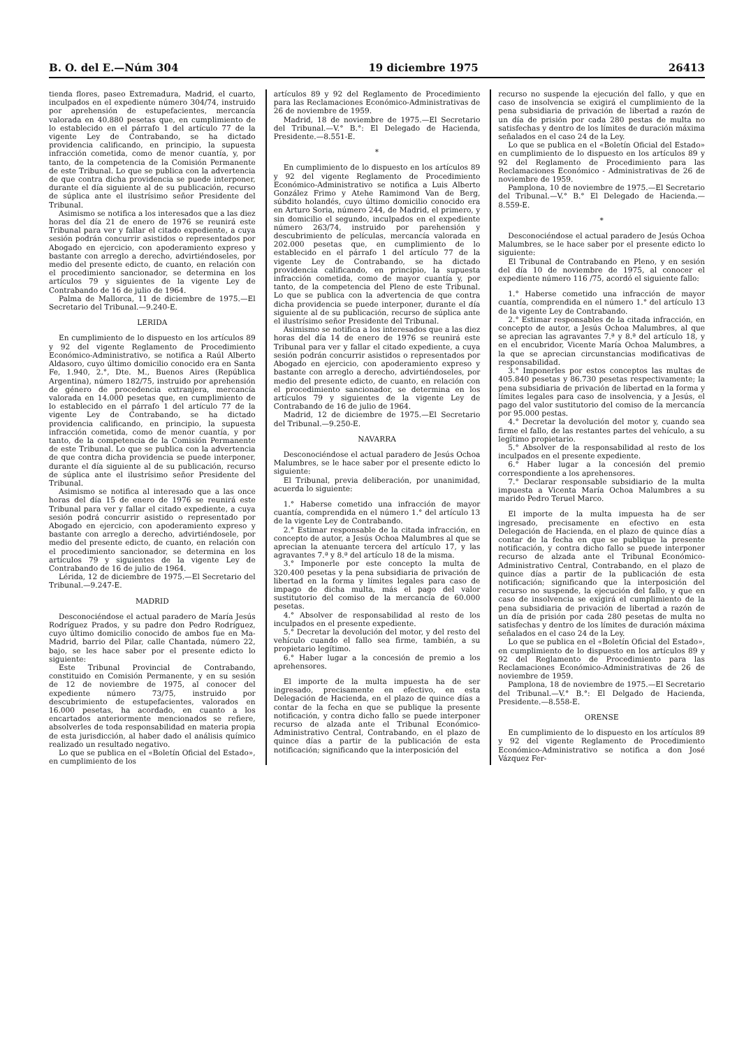B. O. del E.—Núm 304 19 diciembre 1975 26413
tienda flores, paseo Extremadura, Madrid, el cuarto, inculpados en el expediente número 304/74, instruido por aprehensión de estupefacientes, mercancía valorada en 40.880 pesetas que, en cumplimiento de lo establecido en el párrafo 1 del artículo 77 de la vigente Ley de Contrabando, se ha dictado providencia calificando, en principio, la supuesta infracción cometida, como de menor cuantía, y, por tanto, de la competencia de la Comisión Permanente de este Tribunal. Lo que se publica con la advertencia de que contra dicha providencia se puede interponer, durante el día siguiente al de su publicación, recurso de súplica ante el ilustrísimo señor Presidente del Tribunal.
Asimismo se notifica a los interesados que a las diez horas del día 21 de enero de 1976 se reunirá este Tribunal para ver y fallar el citado expediente, a cuya sesión podrán concurrir asistidos o representados por Abogado en ejercicio, con apoderamiento expreso y bastante con arreglo a derecho, advirtiéndoseles, por medio del presente edicto, de cuanto, en relación con el procedimiento sancionador, se determina en los artículos 79 y siguientes de la vigente Ley de Contrabando de 16 de julio de 1964.
Palma de Mallorca, 11 de diciembre de 1975.—El Secretario del Tribunal.—9.240-E.
LERIDA
En cumplimiento de lo dispuesto en los artículos 89 y 92 del vigente Reglamento de Procedimiento Económico-Administrativo, se notifica a Raúl Alberto Aldasoro, cuyo último domicilio conocido era en Santa Fe, 1.940, 2.°, Dte. M., Buenos Aires (República Argentina), número 182/75, instruido por aprehensión de género de procedencia extranjera, mercancía valorada en 14.000 pesetas que, en cumplimiento de lo establecido en el párrafo 1 del artículo 77 de la vigente Ley de Contrabando, se ha dictado providencia calificando, en principio, la supuesta infracción cometida, como de menor cuantía, y por tanto, de la competencia de la Comisión Permanente de este Tribunal. Lo que se publica con la advertencia de que contra dicha providencia se puede interponer, durante el día siguiente al de su publicación, recurso de súplica ante el ilustrísimo señor Presidente del Tribunal.
Asimismo se notifica al interesado que a las once horas del día 15 de enero de 1976 se reunirá este Tribunal para ver y fallar el citado expediente, a cuya sesión podrá concurrir asistido o representado por Abogado en ejercicio, con apoderamiento expreso y bastante con arreglo a derecho, advirtiéndosele, por medio del presente edicto, de cuanto, en relación con el procedimiento sancionador, se determina en los artículos 79 y siguientes de la vigente Ley de Contrabando de 16 de julio de 1964.
Lérida, 12 de diciembre de 1975.—El Secretario del Tribunal.—9.247-E.
MADRID
Desconociéndose el actual paradero de María Jesús Rodríguez Prados, y su padre don Pedro Rodríguez, cuyo último domicilio conocido de ambos fue en Ma-Madrid, barrio del Pilar, calle Chantada, número 22, bajo, se les hace saber por el presente edicto lo siguiente:
Este Tribunal Provincial de Contrabando, constituido en Comisión Permanente, y en su sesión de 12 de noviembre de 1975, al conocer del expediente número 73/75, instruido por descubrimiento de estupefacientes, valorados en 16.000 pesetas, ha acordado, en cuanto a los encartados anteriormente mencionados se refiere, absolverles de toda responsabilidad en materia propia de esta jurisdicción, al haber dado el análisis químico realizado un resultado negativo.
Lo que se publica en el «Boletín Oficial del Estado», en cumplimiento de los
artículos 89 y 92 del Reglamento de Procedimiento para las Reclamaciones Económico-Administrativas de 26 de noviembre de 1959.
Madrid, 18 de noviembre de 1975.—El Secretario del Tribunal.—V.° B.°: El Delegado de Hacienda, Presidente.—8.551-E.
*
En cumplimiento de lo dispuesto en los artículos 89 y 92 del vigente Reglamento de Procedimiento Económico-Administrativo se notifica a Luis Alberto González Frimo y Atehe Ramimond Van de Berg, súbdito holandés, cuyo último domicilio conocido era en Arturo Soria, número 244, de Madrid, el primero, y sin domicilio el segundo, inculpados en el expediente número 263/74, instruido por parehensión y descubrimiento de películas, mercancía valorada en 202.000 pesetas que, en cumplimiento de lo establecido en el párrafo 1 del artículo 77 de la vigente Ley de Contrabando, se ha dictado providencia calificando, en principio, la supuesta infracción cometida, como de mayor cuantía y, por tanto, de la competencia del Pleno de este Tribunal. Lo que se publica con la advertencia de que contra dicha providencia se puede interponer, durante el día siguiente al de su publicación, recurso de súplica ante el ilustrísimo señor Presidente del Tribunal.
Asimismo se notifica a los interesados que a las diez horas del día 14 de enero de 1976 se reunirá este Tribunal para ver y fallar el citado expediente, a cuya sesión podrán concurrir asistidos o representados por Abogado en ejercicio, con apoderamiento expreso y bastante con arreglo a derecho, advirtiéndoseles, por medio del presente edicto, de cuanto, en relación con el procedimiento sancionador, se determina en los artículos 79 y siguientes de la vigente Ley de Contrabando de 16 de julio de 1964.
Madrid, 12 de diciembre de 1975.—El Secretario del Tribunal.—9.250-E.
NAVARRA
Desconociéndose el actual paradero de Jesús Ochoa Malumbres, se le hace saber por el presente edicto lo siguiente:
El Tribunal, previa deliberación, por unanimidad, acuerda lo siguiente:
1.° Haberse cometido una infracción de mayor cuantía, comprendida en el número 1.° del artículo 13 de la vigente Ley de Contrabando.
2.° Estimar responsable de la citada infracción, en concepto de autor, a Jesús Ochoa Malumbres al que se aprecian la atenuante tercera del artículo 17, y las agravantes 7.ª y 8.ª del artículo 18 de la misma.
3.° Imponerle por este concepto la multa de 320.400 pesetas y la pena subsidiaria de privación de libertad en la forma y límites legales para caso de impago de dicha multa, más el pago del valor sustitutorio del comiso de la mercancía de 60.000 pesetas.
4.° Absolver de responsabilidad al resto de los inculpados en el presente expediente.
5.° Decretar la devolución del motor, y del resto del vehículo cuando el fallo sea firme, también, a su propietario legítimo.
6.° Haber lugar a la concesión de premio a los aprehensores.
El importe de la multa impuesta ha de ser ingresado, precisamente en efectivo, en esta Delegación de Hacienda, en el plazo de quince días a contar de la fecha en que se publique la presente notificación, y contra dicho fallo se puede interponer recurso de alzada ante el Tribunal Económico-Administrativo Central, Contrabando, en el plazo de quince días a partir de la publicación de esta notificación; significando que la interposición del
recurso no suspende la ejecución del fallo, y que en caso de insolvencia se exigirá el cumplimiento de la pena subsidiaria de privación de libertad a razón de un día de prisión por cada 280 pestas de multa no satisfechas y dentro de los límites de duración máxima señalados en el caso 24 de la Ley.
Lo que se publica en el «Boletín Oficial del Estado» en cumplimiento de lo dispuesto en los artículos 89 y 92 del Reglamento de Procedimiento para las Reclamaciones Económico - Administrativas de 26 de noviembre de 1959.
Pamplona, 10 de noviembre de 1975.—El Secretario del Tribunal.—V.° B.° El Delegado de Hacienda.—8.559-E.
*
Desconociéndose el actual paradero de Jesús Ochoa Malumbres, se le hace saber por el presente edicto lo siguiente:
El Tribunal de Contrabando en Pleno, y en sesión del día 10 de noviembre de 1975, al conocer el expediente número 116 /75, acordó el siguiente fallo:
1.° Haberse cometido una infracción de mayor cuantía, comprendida en el número 1.° del artículo 13 de la vigente Ley de Contrabando.
2.° Estimar responsables de la citada infracción, en concepto de autor, a Jesús Ochoa Malumbres, al que se aprecian las agravantes 7.ª y 8.ª del artículo 18, y en el encubridor, Vicente María Ochoa Malumbres, a la que se aprecian circunstancias modificativas de responsabilidad.
3.° Imponerles por estos conceptos las multas de 405.840 pesetas y 86.730 pesetas respectivamente; la pena subsidiaria de privación de libertad en la forma y límites legales para caso de insolvencia, y a Jesús, el pago del valor sustitutorio del comiso de la mercancía por 95.000 pestas.
4.° Decretar la devolución del motor y, cuando sea firme el fallo, de las restantes partes del vehículo, a su legítimo propietario.
5.° Absolver de la responsabilidad al resto de los inculpados en el presente expediente.
6.° Haber lugar a la concesión del premio correspondiente a los aprehensores.
7.° Declarar responsable subsidiario de la multa impuesta a Vicenta María Ochoa Malumbres a su marido Pedro Teruel Marco.
El importe de la multa impuesta ha de ser ingresado, precisamente en efectivo en esta Delegación de Hacienda, en el plazo de quince días a contar de la fecha en que se publique la presente notificación, y contra dicho fallo se puede interponer recurso de alzada ante el Tribunal Económico-Administrativo Central, Contrabando, en el plazo de quince días a partir de la publicación de esta notificación; significando que la interposición del recurso no suspende, la ejecución del fallo, y que en caso de insolvencia se exigirá el cumplimiento de la pena subsidiaria de privación de libertad a razón de un día de prisión por cada 280 pesetas de multa no satisfechas y dentro de los límites de duración máxima señalados en el caso 24 de la Ley.
Lo que se publica en el «Boletín Oficial del Estado», en cumplimiento de lo dispuesto en los artículos 89 y 92 del Reglamento de Procedimiento para las Reclamaciones Económico-Administrativas de 26 de noviembre de 1959.
Pamplona, 18 de noviembre de 1975.—El Secretario del Tribunal.—V.° B.°: El Delgado de Hacienda, Presidente.—8.558-E.
ORENSE
En cumplimiento de lo dispuesto en los artículos 89 y 92 del vigente Reglamento de Procedimiento Económico-Administrativo se notifica a don José Vázquez Fer-